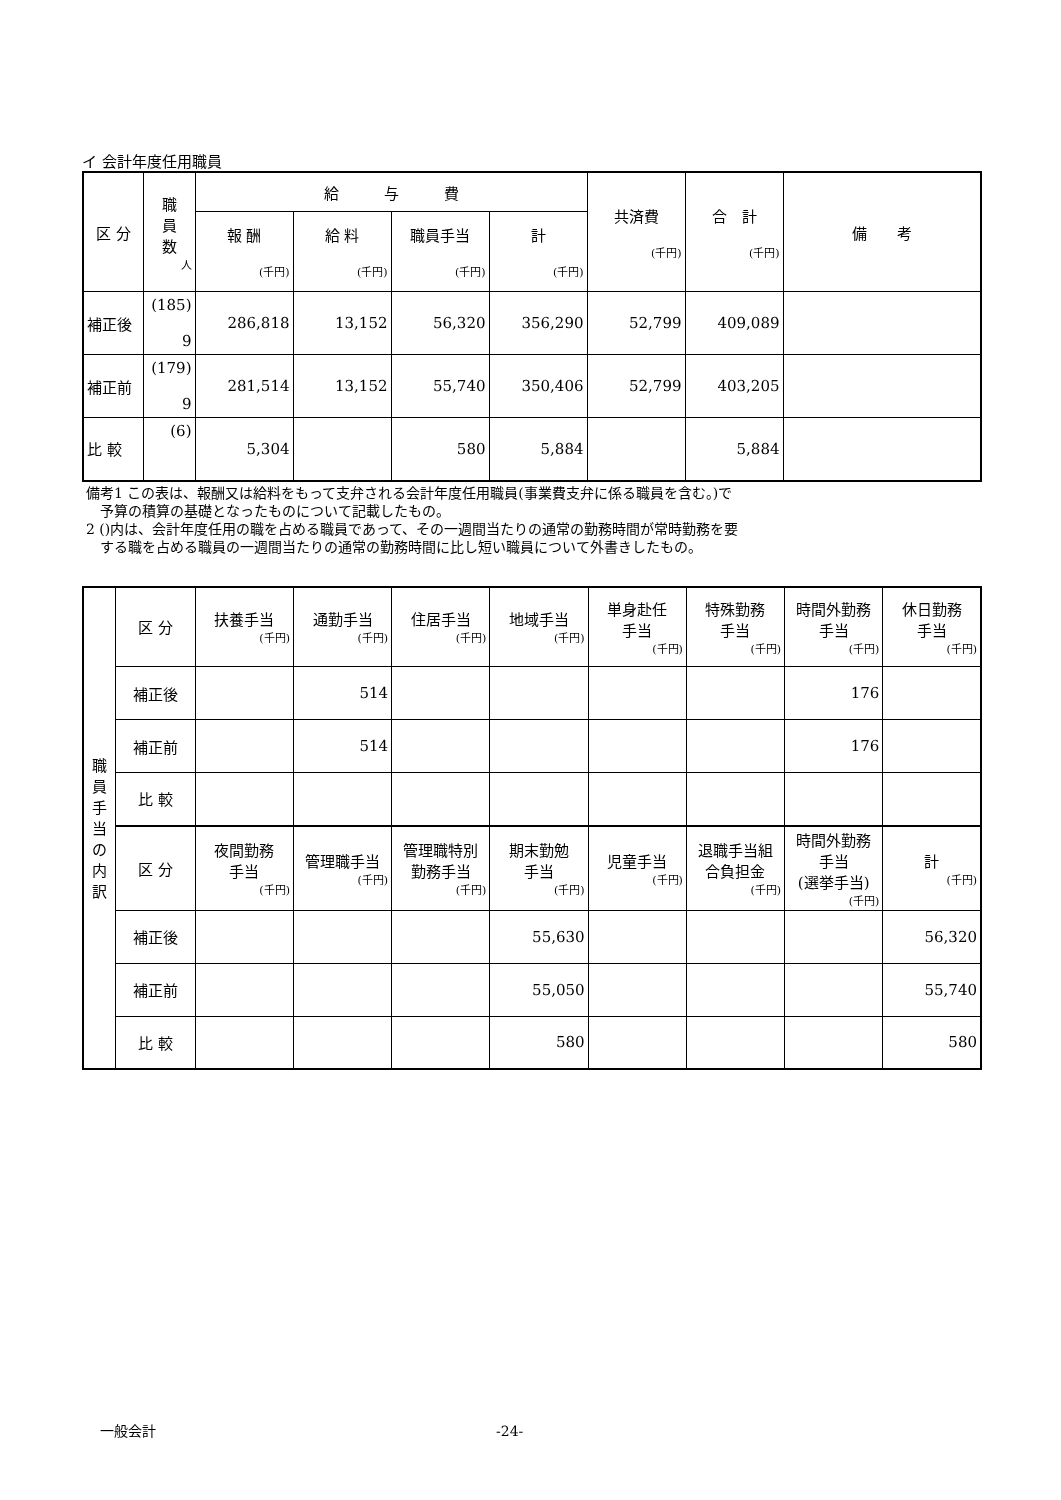イ 会計年度任用職員
| 区 分 | 職 員 数 人 | 給 与 費 | | | | 共済費 (千円) | 合 計 (千円) | 備 考 |
| --- | --- | --- | --- | --- | --- | --- | --- | --- |
| | | 報 酬 (千円) | 給 料 (千円) | 職員手当 (千円) | 計 (千円) | | | |
| 補正後 | (185) 9 | 286,818 | 13,152 | 56,320 | 356,290 | 52,799 | 409,089 | |
| 補正前 | (179) 9 | 281,514 | 13,152 | 55,740 | 350,406 | 52,799 | 403,205 | |
| 比 較 | (6) | 5,304 | | 580 | 5,884 | | 5,884 | |
備考1 この表は、報酬又は給料をもって支弁される会計年度任用職員(事業費支弁に係る職員を含む。)で
　予算の積算の基礎となったものについて記載したもの。
2 ()内は、会計年度任用の職を占める職員であって、その一週間当たりの通常の勤務時間が常時勤務を要
　する職を占める職員の一週間当たりの通常の勤務時間に比し短い職員について外書きしたもの。
| 職 員 手 当 の 内 訳 | 区 分 | 扶養手当 (千円) | 通勤手当 (千円) | 住居手当 (千円) | 地域手当 (千円) | 単身赴任 手当 (千円) | 特殊勤務 手当 (千円) | 時間外勤務 手当 (千円) | 休日勤務 手当 (千円) |
| | 補正後 | | 514 | | | | | 176 | |
| | 補正前 | | 514 | | | | | 176 | |
| | 比 較 | | | | | | | | |
| | 区 分 | 夜間勤務 手当 (千円) | 管理職手当 (千円) | 管理職特別 勤務手当 (千円) | 期末勤勉 手当 (千円) | 児童手当 (千円) | 退職手当組 合負担金 (千円) | 時間外勤務 手当 (選挙手当) (千円) | 計 (千円) |
| | 補正後 | | | | 55,630 | | | | 56,320 |
| | 補正前 | | | | 55,050 | | | | 55,740 |
| | 比 較 | | | | 580 | | | | 580 |
一般会計 -24-